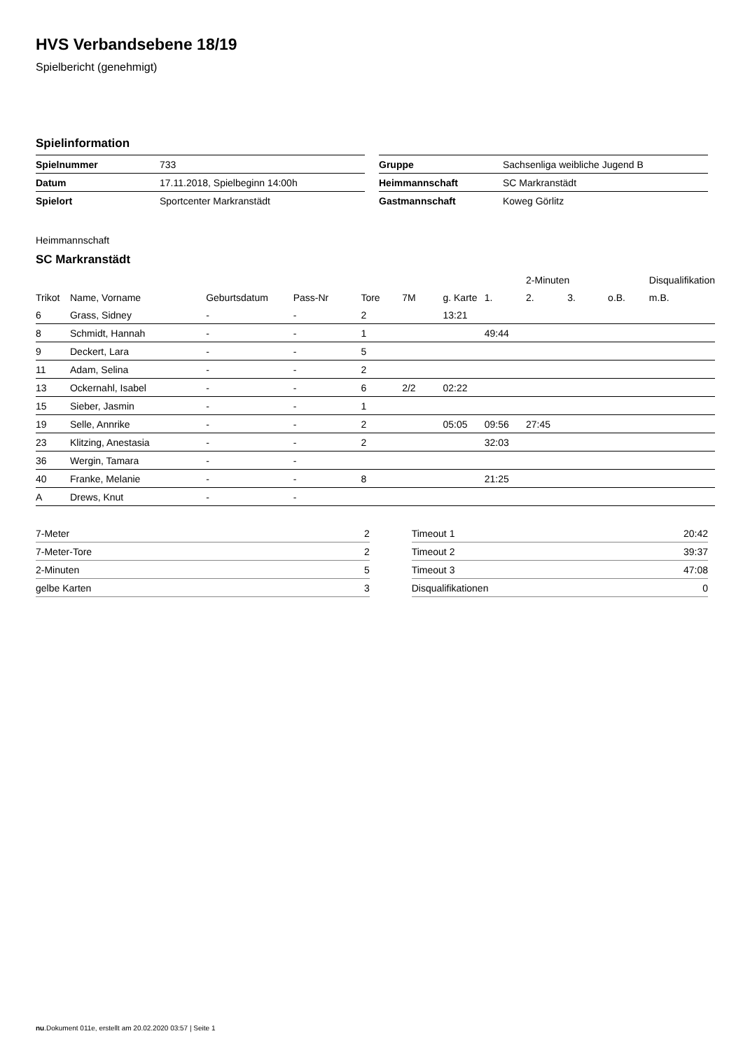HVS Verbandsebene 18/19
Spielbericht (genehmigt)
Spielinformation
| Spielnummer | 733 |
| Datum | 17.11.2018, Spielbeginn 14:00h |
| Spielort | Sportcenter Markranstädt |
| Gruppe | Sachsenliga weibliche Jugend B |
| Heimmannschaft | SC Markranstädt |
| Gastmannschaft | Koweg Görlitz |
Heimmannschaft
SC Markranstädt
| | | | | | | | | 2-Minuten | | | Disqualifikation |
| Trikot | Name, Vorname | Geburtsdatum | Pass-Nr | Tore | 7M | g. Karte | 1. | 2. | 3. | o.B. | m.B. |
| 6 | Grass, Sidney | - | - | 2 | | 13:21 | | | | | |
| 8 | Schmidt, Hannah | - | - | 1 | | | 49:44 | | | | |
| 9 | Deckert, Lara | - | - | 5 | | | | | | | |
| 11 | Adam, Selina | - | - | 2 | | | | | | | |
| 13 | Ockernahl, Isabel | - | - | 6 | 2/2 | 02:22 | | | | | |
| 15 | Sieber, Jasmin | - | - | 1 | | | | | | | |
| 19 | Selle, Annrike | - | - | 2 | | 05:05 | 09:56 | 27:45 | | | |
| 23 | Klitzing, Anestasia | - | - | 2 | | | 32:03 | | | | |
| 36 | Wergin, Tamara | - | - | | | | | | | | |
| 40 | Franke, Melanie | - | - | 8 | | | 21:25 | | | | |
| A | Drews, Knut | - | - | | | | | | | | |
| 7-Meter | 2 |
| 7-Meter-Tore | 2 |
| 2-Minuten | 5 |
| gelbe Karten | 3 |
| Timeout 1 | 20:42 |
| Timeout 2 | 39:37 |
| Timeout 3 | 47:08 |
| Disqualifikationen | 0 |
nu.Dokument 011e, erstellt am 20.02.2020 03:57 | Seite 1